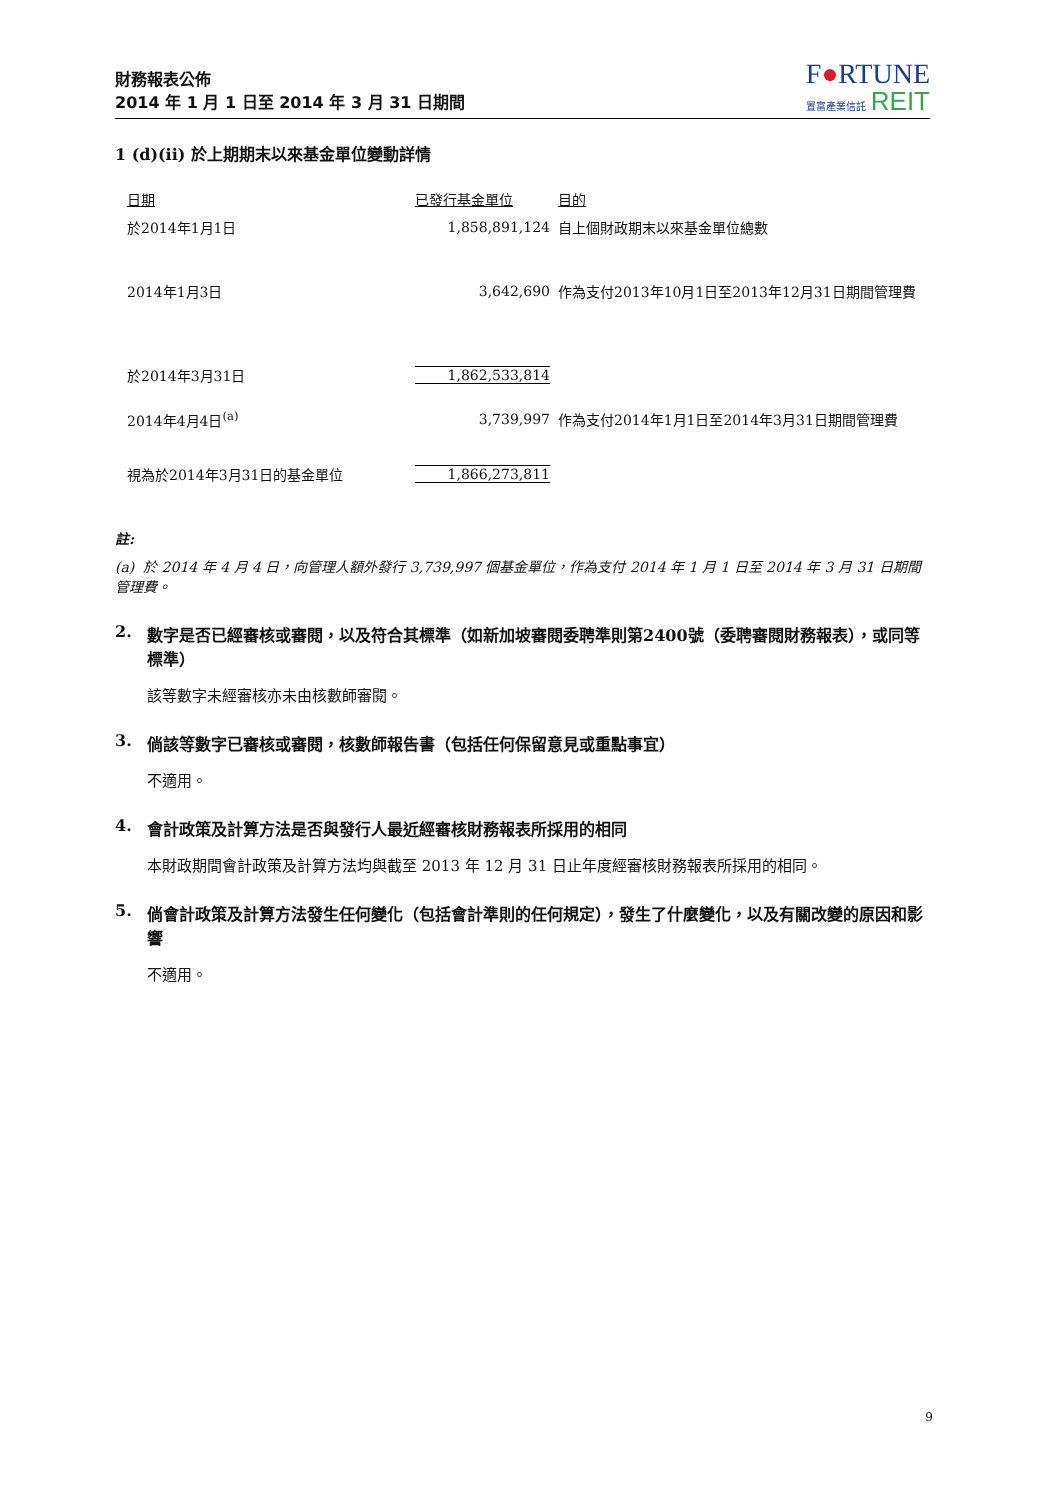財務報表公佈
2014 年 1 月 1 日至 2014 年 3 月 31 日期間
F●RTUNE
置富產業信託 REIT
1 (d)(ii) 於上期期末以來基金單位變動詳情
| 日期 | 已發行基金單位 | 目的 |
| --- | --- | --- |
| 於2014年1月1日 | 1,858,891,124 | 自上個財政期末以來基金單位總數 |
| 2014年1月3日 | 3,642,690 | 作為支付2013年10月1日至2013年12月31日期間管理費 |
| 於2014年3月31日 | 1,862,533,814 | |
| 2014年4月4日<sup>(a)</sup> | 3,739,997 | 作為支付2014年1月1日至2014年3月31日期間管理費 |
| 視為於2014年3月31日的基金單位 | 1,866,273,811 | |
註:
(a) 於 2014 年 4 月 4 日，向管理人額外發行 3,739,997 個基金單位，作為支付 2014 年 1 月 1 日至 2014 年 3 月 31 日期間管理費。
2. 數字是否已經審核或審閱，以及符合其標準（如新加坡審閱委聘準則第2400號（委聘審閱財務報表），或同等標準）
該等數字未經審核亦未由核數師審閱。
3. 倘該等數字已審核或審閱，核數師報告書（包括任何保留意見或重點事宜）
不適用。
4. 會計政策及計算方法是否與發行人最近經審核財務報表所採用的相同
本財政期間會計政策及計算方法均與截至 2013 年 12 月 31 日止年度經審核財務報表所採用的相同。
5. 倘會計政策及計算方法發生任何變化（包括會計準則的任何規定），發生了什麼變化，以及有關改變的原因和影響
不適用。
9